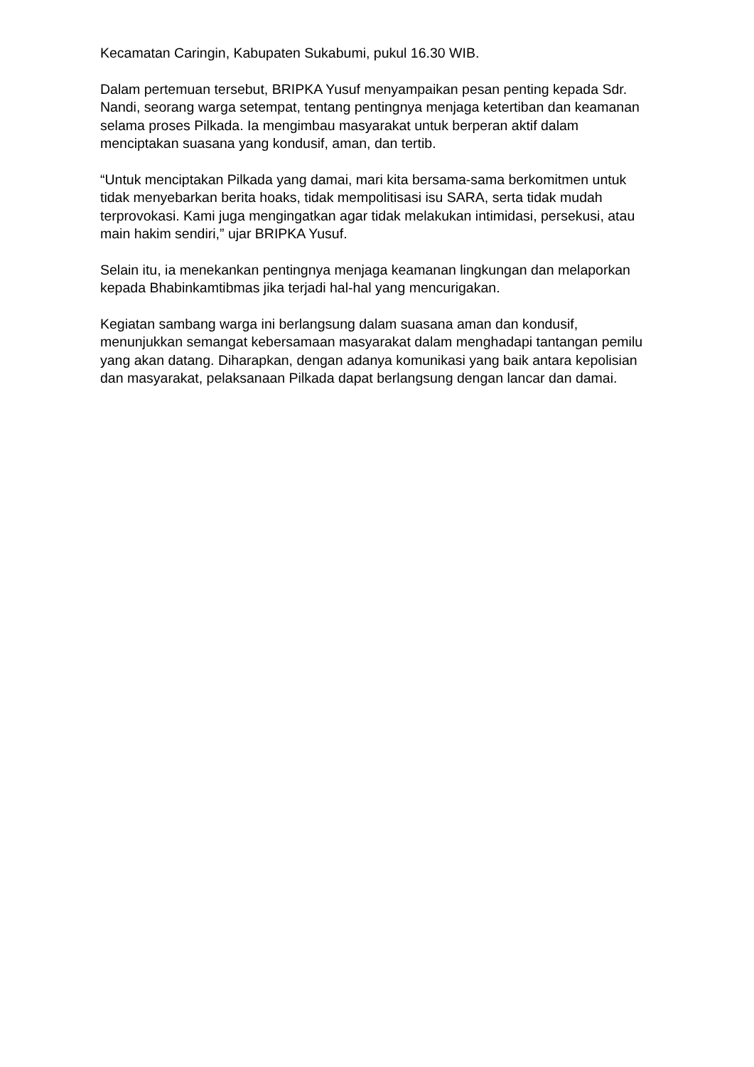Kecamatan Caringin, Kabupaten Sukabumi, pukul 16.30 WIB.
Dalam pertemuan tersebut, BRIPKA Yusuf menyampaikan pesan penting kepada Sdr. Nandi, seorang warga setempat, tentang pentingnya menjaga ketertiban dan keamanan selama proses Pilkada. Ia mengimbau masyarakat untuk berperan aktif dalam menciptakan suasana yang kondusif, aman, dan tertib.
“Untuk menciptakan Pilkada yang damai, mari kita bersama-sama berkomitmen untuk tidak menyebarkan berita hoaks, tidak mempolitisasi isu SARA, serta tidak mudah terprovokasi. Kami juga mengingatkan agar tidak melakukan intimidasi, persekusi, atau main hakim sendiri,” ujar BRIPKA Yusuf.
Selain itu, ia menekankan pentingnya menjaga keamanan lingkungan dan melaporkan kepada Bhabinkamtibmas jika terjadi hal-hal yang mencurigakan.
Kegiatan sambang warga ini berlangsung dalam suasana aman dan kondusif, menunjukkan semangat kebersamaan masyarakat dalam menghadapi tantangan pemilu yang akan datang. Diharapkan, dengan adanya komunikasi yang baik antara kepolisian dan masyarakat, pelaksanaan Pilkada dapat berlangsung dengan lancar dan damai.